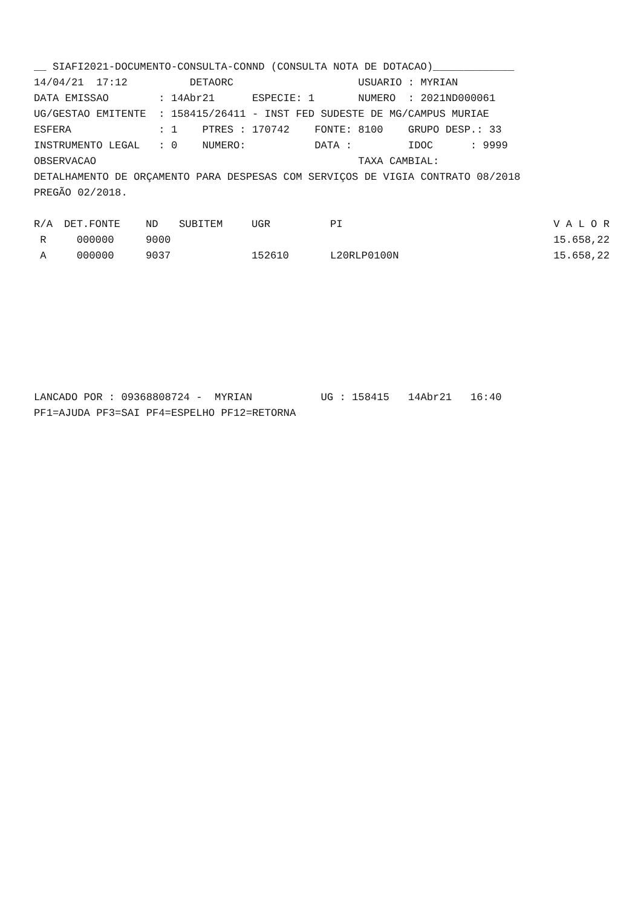__ SIAFI2021-DOCUMENTO-CONSULTA-CONND (CONSULTA NOTA DE DOTACAO)_____________
14/04/21  17:12          DETAORC                    USUARIO : MYRIAN
DATA EMISSAO        : 14Abr21      ESPECIE: 1       NUMERO  : 2021ND000061
UG/GESTAO EMITENTE  : 158415/26411 - INST FED SUDESTE DE MG/CAMPUS MURIAE
ESFERA              : 1    PTRES : 170742    FONTE: 8100    GRUPO DESP.: 33
INSTRUMENTO LEGAL   : 0    NUMERO:           DATA :         IDOC      : 9999
OBSERVACAO                                          TAXA CAMBIAL:
DETALHAMENTO DE ORÇAMENTO PARA DESPESAS COM SERVIÇOS DE VIGIA CONTRATO 08/2018
PREGÃO 02/2018.
| R/A | DET.FONTE | ND | SUBITEM | UGR | PI | V A L O R |
| --- | --- | --- | --- | --- | --- | --- |
| R | 000000 | 9000 | | | | 15.658,22 |
| A | 000000 | 9037 | | 152610 | L20RLP0100N | 15.658,22 |
LANCADO POR : 09368808724 -  MYRIAN           UG : 158415   14Abr21   16:40
PF1=AJUDA PF3=SAI PF4=ESPELHO PF12=RETORNA